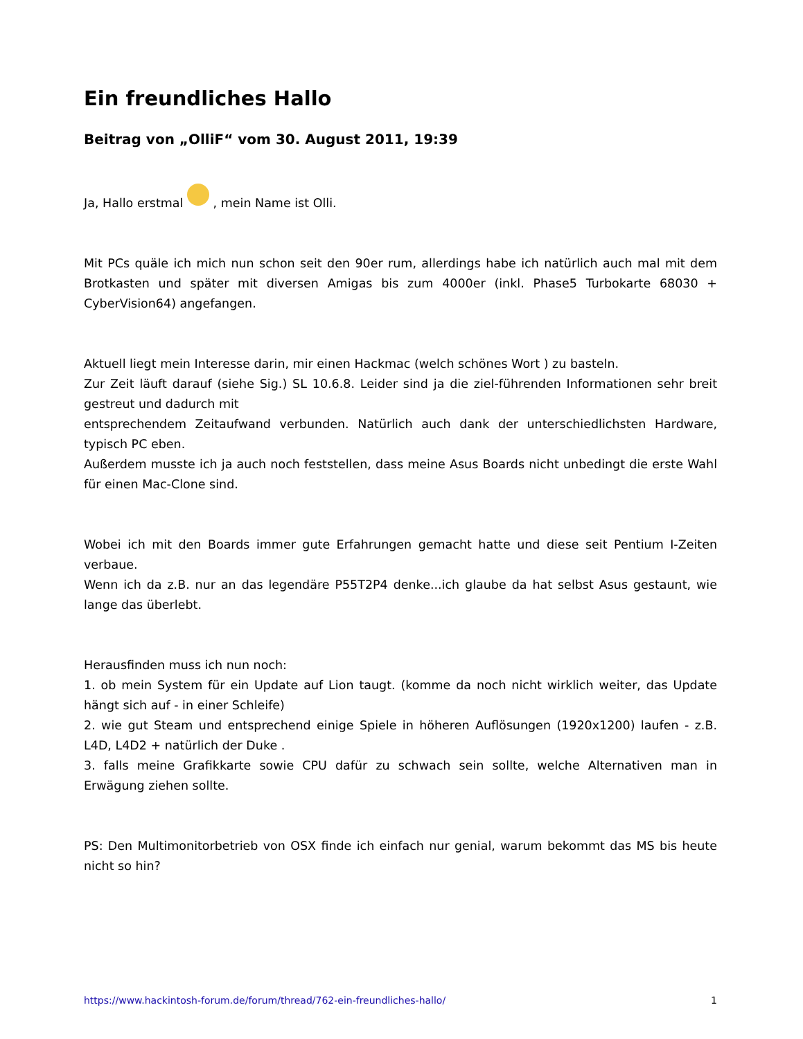Ein freundliches Hallo
Beitrag von „OlliF“ vom 30. August 2011, 19:39
Ja, Hallo erstmal , mein Name ist Olli.
Mit PCs quäle ich mich nun schon seit den 90er rum, allerdings habe ich natürlich auch mal mit dem Brotkasten und später mit diversen Amigas bis zum 4000er (inkl. Phase5 Turbokarte 68030 + CyberVision64) angefangen.
Aktuell liegt mein Interesse darin, mir einen Hackmac (welch schönes Wort ) zu basteln.
Zur Zeit läuft darauf (siehe Sig.) SL 10.6.8. Leider sind ja die ziel-führenden Informationen sehr breit gestreut und dadurch mit
entsprechendem Zeitaufwand verbunden. Natürlich auch dank der unterschiedlichsten Hardware, typisch PC eben.
Außerdem musste ich ja auch noch feststellen, dass meine Asus Boards nicht unbedingt die erste Wahl für einen Mac-Clone sind.
Wobei ich mit den Boards immer gute Erfahrungen gemacht hatte und diese seit Pentium I-Zeiten verbaue.
Wenn ich da z.B. nur an das legendäre P55T2P4 denke...ich glaube da hat selbst Asus gestaunt, wie lange das überlebt.
Herausfinden muss ich nun noch:
1. ob mein System für ein Update auf Lion taugt. (komme da noch nicht wirklich weiter, das Update hängt sich auf - in einer Schleife)
2. wie gut Steam und entsprechend einige Spiele in höheren Auflösungen (1920x1200) laufen - z.B. L4D, L4D2 + natürlich der Duke .
3. falls meine Grafikkarte sowie CPU dafür zu schwach sein sollte, welche Alternativen man in Erwägung ziehen sollte.
PS: Den Multimonitorbetrieb von OSX finde ich einfach nur genial, warum bekommt das MS bis heute nicht so hin?
https://www.hackintosh-forum.de/forum/thread/762-ein-freundliches-hallo/ 1